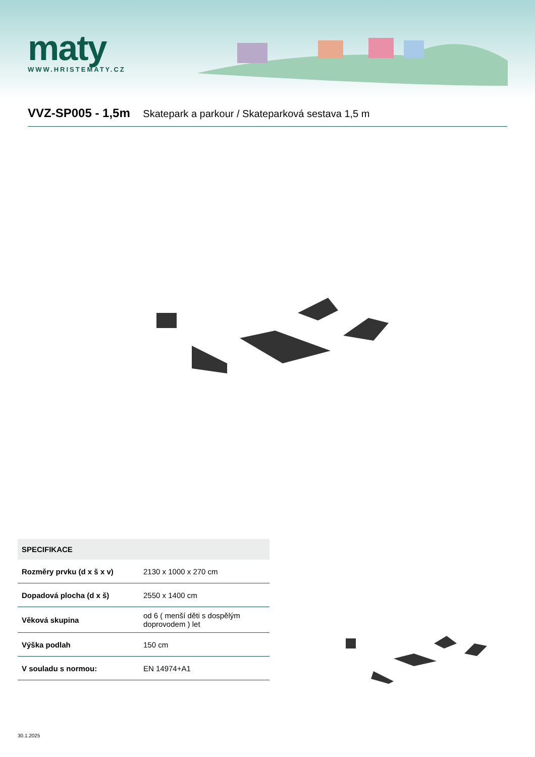maty
WWW.HRISTEMATY.CZ
VVZ-SP005 - 1,5m Skatepark a parkour / Skateparková sestava 1,5 m
| SPECIFIKACE | |
| --- | --- |
| Rozměry prvku (d x š x v) | 2130 x 1000 x 270 cm |
| Dopadová plocha (d x š) | 2550 x 1400 cm |
| Věková skupina | od 6 ( menší děti s dospělým doprovodem ) let |
| Výška podlah | 150 cm |
| V souladu s normou: | EN 14974+A1 |
30.1.2025